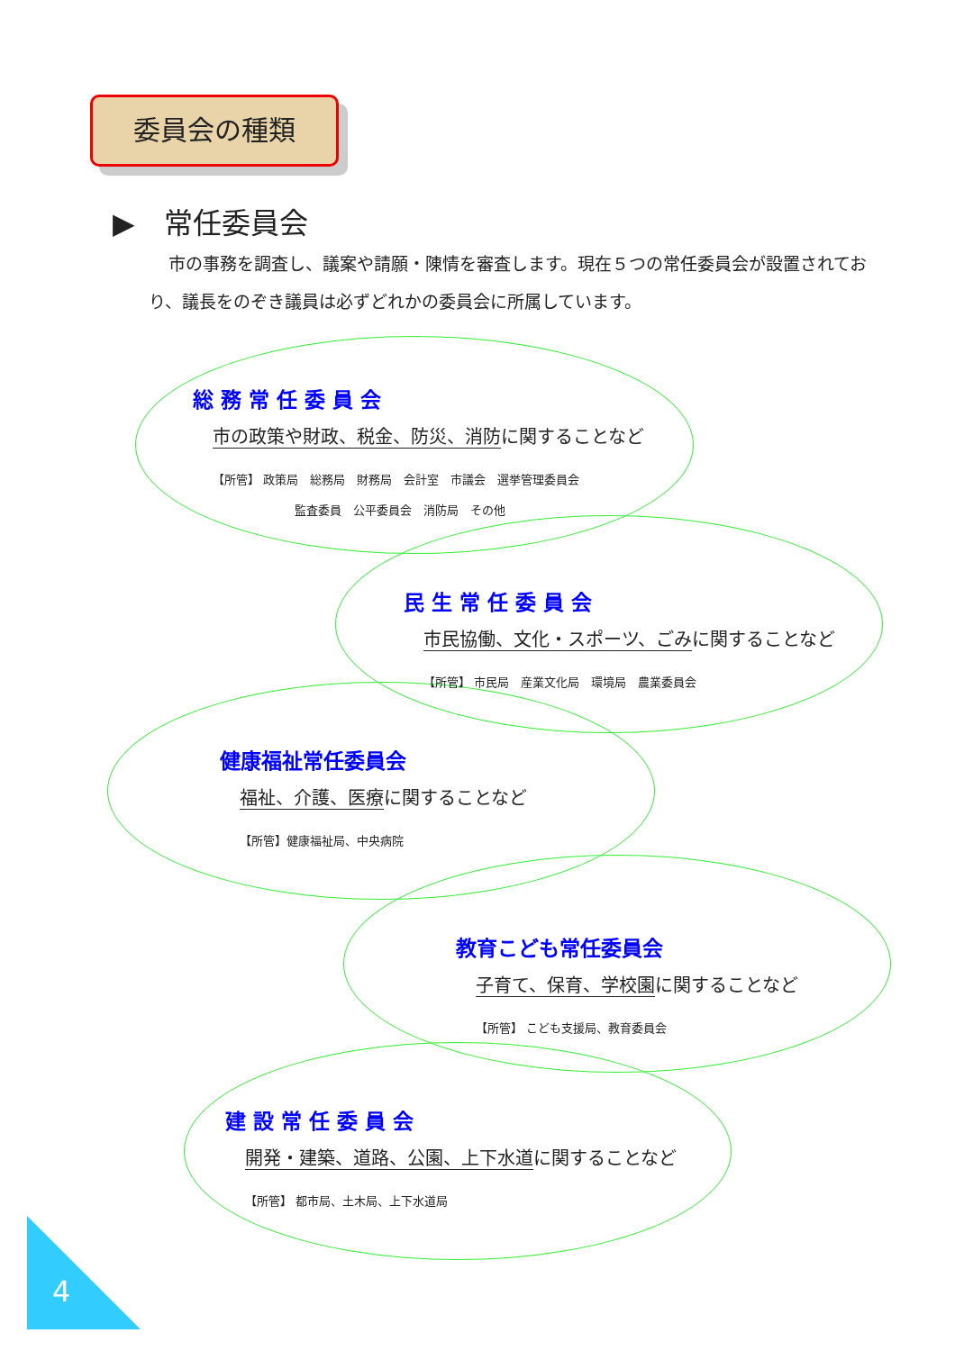委員会の種類
▶　常任委員会
市の事務を調査し、議案や請願・陳情を審査します。現在５つの常任委員会が設置されており、議長をのぞき議員は必ずどれかの委員会に所属しています。
総 務 常 任 委 員 会
市の政策や財政、税金、防災、消防に関することなど
【所管】 政策局　総務局　財務局　会計室　市議会　選挙管理委員会
　　　　　　　監査委員　公平委員会　消防局　その他
民 生 常 任 委 員 会
市民協働、文化・スポーツ、ごみに関することなど
【所管】 市民局　産業文化局　環境局　農業委員会
健康福祉常任委員会
福祉、介護、医療に関することなど
【所管】健康福祉局、中央病院
教育こども常任委員会
子育て、保育、学校園に関することなど
【所管】 こども支援局、教育委員会
建 設 常 任 委 員 会
開発・建築、道路、公園、上下水道に関することなど
【所管】 都市局、土木局、上下水道局
4